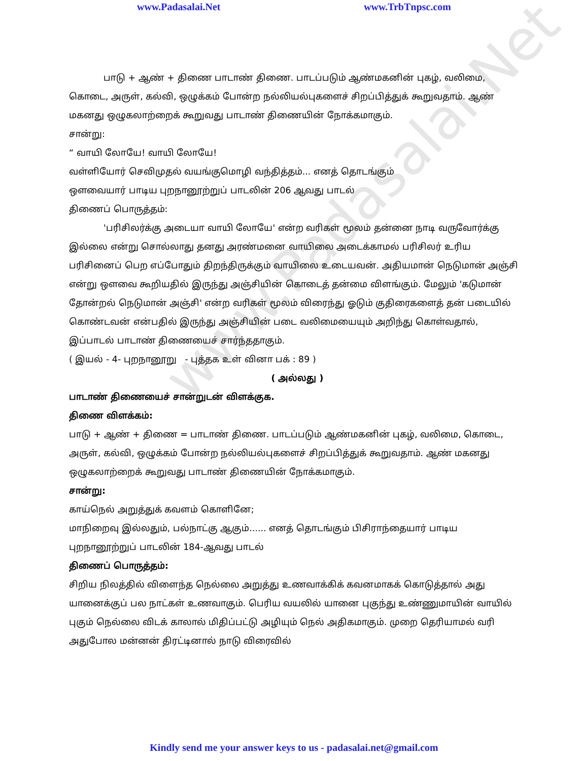www.Padasalai.Net
www.Padasalai.Net www.TrbTnpsc.com
பாடு + ஆண் + திணை பாடாண் திணை. பாடப்படும் ஆண்மகனின் புகழ், வலிமை, கொடை, அருள், கல்வி, ஒழுக்கம் போன்ற நல்லியல்புகளைச் சிறப்பித்துக் கூறுவதாம். ஆண் மகனது ஒழுகலாற்றைக் கூறுவது பாடாண் திணையின் நோக்கமாகும்.
சான்று:
“ வாயி லோயே! வாயி லோயே!
வள்ளியோர் செவிமுதல் வயங்குமொழி வந்தித்தம்... எனத் தொடங்கும்
ஔவையார் பாடிய புறநானூற்றுப் பாடலின் 206 ஆவது பாடல்
திணைப் பொருத்தம்:
'பரிசிலர்க்கு அடையா வாயி லோயே' என்ற வரிகள் மூலம் தன்னை நாடி வருவோர்க்கு இல்லை என்று சொல்லாது தனது அரண்மனை வாயிலை அடைக்காமல் பரிசிலர் உரிய பரிசினைப் பெற எப்போதும் திறந்திருக்கும் வாயிலை உடையவன். அதியமான் நெடுமான் அஞ்சி என்று ஔவை கூறியதில் இருந்து அஞ்சியின் கொடைத் தன்மை விளங்கும். மேலும் 'கடுமான் தோன்றல் நெடுமான் அஞ்சி' என்ற வரிகள் மூலம் விரைந்து ஓடும் குதிரைகளைத் தன் படையில் கொண்டவன் என்பதில் இருந்து அஞ்சியின் படை வலிமையையும் அறிந்து கொள்வதால், இப்பாடல் பாடாண் திணையைச் சார்ந்ததாகும்.
( இயல் - 4- புறநானூறு - புத்தக உள் வினா பக் : 89 )
( அல்லது )
பாடாண் திணையைச் சான்றுடன் விளக்குக.
திணை விளக்கம்:
பாடு + ஆண் + திணை = பாடாண் திணை. பாடப்படும் ஆண்மகனின் புகழ், வலிமை, கொடை, அருள், கல்வி, ஒழுக்கம் போன்ற நல்லியல்புகளைச் சிறப்பித்துக் கூறுவதாம். ஆண் மகனது ஒழுகலாற்றைக் கூறுவது பாடாண் திணையின் நோக்கமாகும்.
சான்று:
காய்நெல் அறுத்துக் கவளம் கொளினே;
மாநிறைவு இல்லதும், பல்நாட்கு ஆகும்...... எனத் தொடங்கும் பிசிராந்தையார் பாடிய புறநானூற்றுப் பாடலின் 184-ஆவது பாடல்
திணைப் பொருத்தம்:
சிறிய நிலத்தில் விளைந்த நெல்லை அறுத்து உணவாக்கிக் கவனமாகக் கொடுத்தால் அது யானைக்குப் பல நாட்கள் உணவாகும். பெரிய வயலில் யானை புகுந்து உண்ணுமாயின் வாயில் புகும் நெல்லை விடக் காலால் மிதிப்பட்டு அழியும் நெல் அதிகமாகும். முறை தெரியாமல் வரி அதுபோல மன்னன் திரட்டினால் நாடு விரைவில்
Kindly send me your answer keys to us - padasalai.net@gmail.com